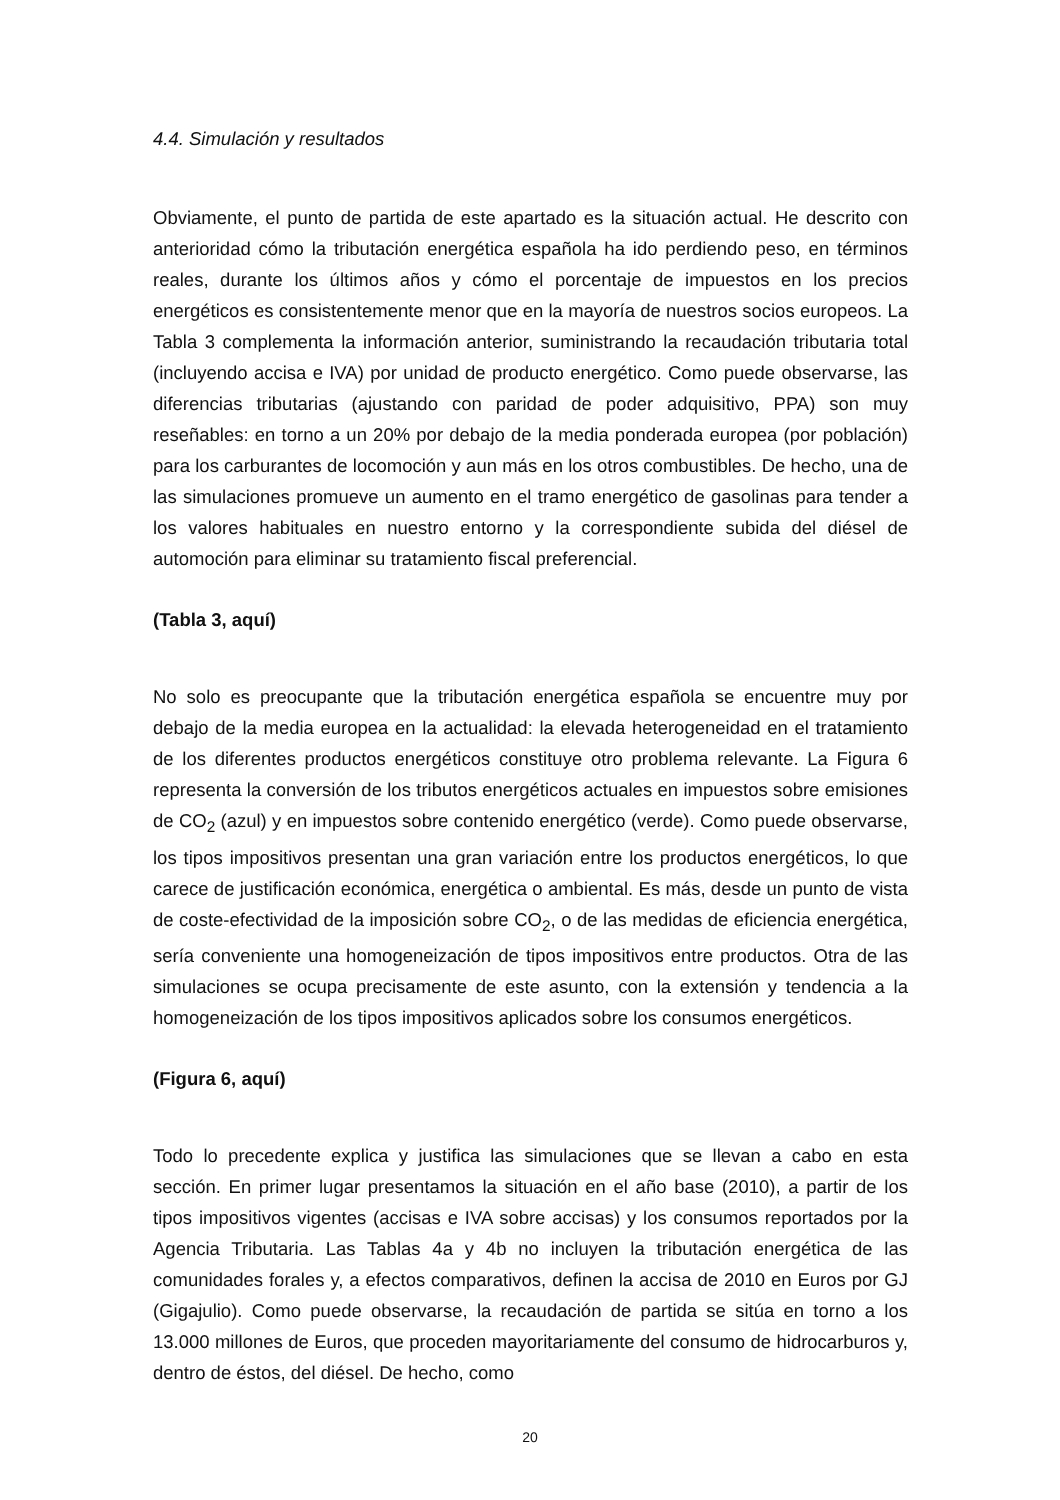4.4. Simulación y resultados
Obviamente, el punto de partida de este apartado es la situación actual. He descrito con anterioridad cómo la tributación energética española ha ido perdiendo peso, en términos reales, durante los últimos años y cómo el porcentaje de impuestos en los precios energéticos es consistentemente menor que en la mayoría de nuestros socios europeos. La Tabla 3 complementa la información anterior, suministrando la recaudación tributaria total (incluyendo accisa e IVA) por unidad de producto energético. Como puede observarse, las diferencias tributarias (ajustando con paridad de poder adquisitivo, PPA) son muy reseñables: en torno a un 20% por debajo de la media ponderada europea (por población) para los carburantes de locomoción y aun más en los otros combustibles. De hecho, una de las simulaciones promueve un aumento en el tramo energético de gasolinas para tender a los valores habituales en nuestro entorno y la correspondiente subida del diésel de automoción para eliminar su tratamiento fiscal preferencial.
(Tabla 3, aquí)
No solo es preocupante que la tributación energética española se encuentre muy por debajo de la media europea en la actualidad: la elevada heterogeneidad en el tratamiento de los diferentes productos energéticos constituye otro problema relevante. La Figura 6 representa la conversión de los tributos energéticos actuales en impuestos sobre emisiones de CO<sub>2</sub> (azul) y en impuestos sobre contenido energético (verde). Como puede observarse, los tipos impositivos presentan una gran variación entre los productos energéticos, lo que carece de justificación económica, energética o ambiental. Es más, desde un punto de vista de coste-efectividad de la imposición sobre CO<sub>2</sub>, o de las medidas de eficiencia energética, sería conveniente una homogeneización de tipos impositivos entre productos. Otra de las simulaciones se ocupa precisamente de este asunto, con la extensión y tendencia a la homogeneización de los tipos impositivos aplicados sobre los consumos energéticos.
(Figura 6, aquí)
Todo lo precedente explica y justifica las simulaciones que se llevan a cabo en esta sección. En primer lugar presentamos la situación en el año base (2010), a partir de los tipos impositivos vigentes (accisas e IVA sobre accisas) y los consumos reportados por la Agencia Tributaria. Las Tablas 4a y 4b no incluyen la tributación energética de las comunidades forales y, a efectos comparativos, definen la accisa de 2010 en Euros por GJ (Gigajulio). Como puede observarse, la recaudación de partida se sitúa en torno a los 13.000 millones de Euros, que proceden mayoritariamente del consumo de hidrocarburos y, dentro de éstos, del diésel. De hecho, como
20